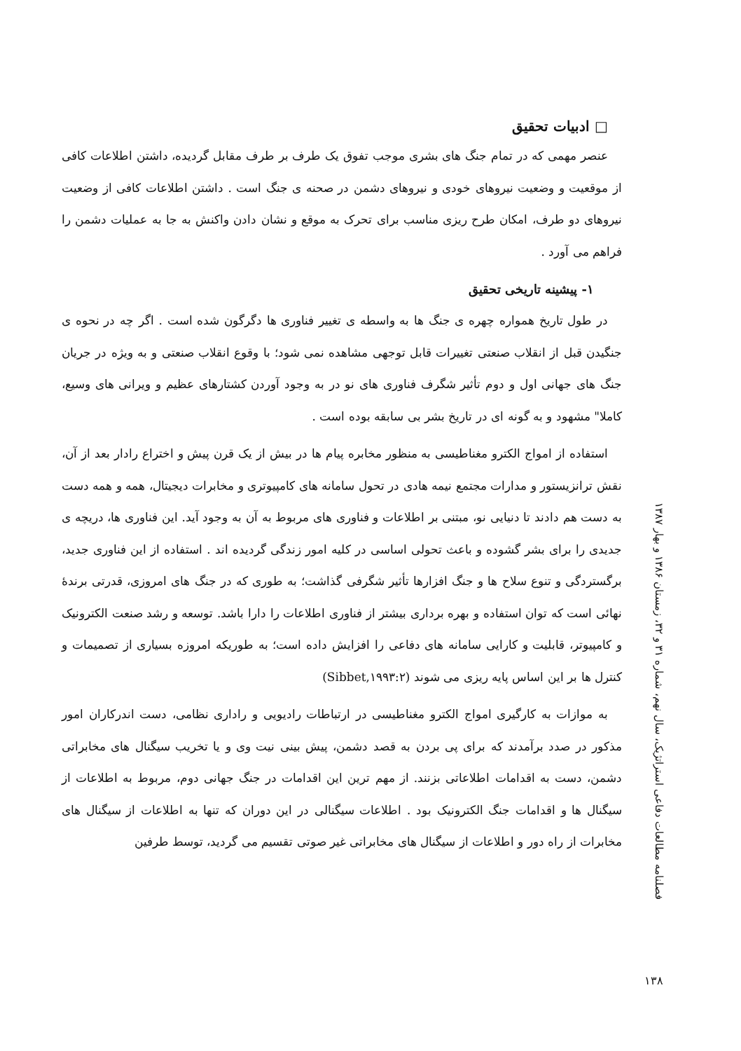□ ادبیات تحقیق
عنصر مهمی که در تمام جنگ های بشری موجب تفوق یک طرف بر طرف مقابل گردیده، داشتن اطلاعات کافی از موقعیت و وضعیت نیروهای خودی و نیروهای دشمن در صحنه ی جنگ است . داشتن اطلاعات کافی از وضعیت نیروهای دو طرف، امکان طرح ریزی مناسب برای تحرک به موقع و نشان دادن واکنش به جا به عملیات دشمن را فراهم می آورد .
۱- پیشینه تاریخی تحقیق
در طول تاریخ همواره چهره ی جنگ ها به واسطه ی تغییر فناوری ها دگرگون شده است . اگر چه در نحوه ی جنگیدن قبل از انقلاب صنعتی تغییرات قابل توجهی مشاهده نمی شود؛ با وقوع انقلاب صنعتی و به ویژه در جریان جنگ های جهانی اول و دوم تأثیر شگرف فناوری های نو در به وجود آوردن کشتارهای عظیم و ویرانی های وسیع، کاملا" مشهود و به گونه ای در تاریخ بشر بی سابقه بوده است .
استفاده از امواج الکترو مغناطیسی به منظور مخابره پیام ها در بیش از یک قرن پیش و اختراع رادار بعد از آن، نقش ترانزیستور و مدارات مجتمع نیمه هادی در تحول سامانه های کامپیوتری و مخابرات دیجیتال، همه و همه دست به دست هم دادند تا دنیایی نو، مبتنی بر اطلاعات و فناوری های مربوط به آن به وجود آید. این فناوری ها، دریچه ی جدیدی را برای بشر گشوده و باعث تحولی اساسی در کلیه امور زندگی گردیده اند . استفاده از این فناوری جدید، برگستردگی و تنوع سلاح ها و جنگ افزارها تأثیر شگرفی گذاشت؛ به طوری که در جنگ های امروزی، قدرتی برندهٔ نهائی است که توان استفاده و بهره برداری بیشتر از فناوری اطلاعات را دارا باشد. توسعه و رشد صنعت الکترونیک و کامپیوتر، قابلیت و کارایی سامانه های دفاعی را افزایش داده است؛ به طوریکه امروزه بسیاری از تصمیمات و کنترل ها بر این اساس پایه ریزی می شوند (Sibbet,۱۹۹۳:۲)
به موازات به کارگیری امواج الکترو مغناطیسی در ارتباطات رادیویی و راداری نظامی، دست اندرکاران امور مذکور در صدد برآمدند که برای پی بردن به قصد دشمن، پیش بینی نیت وی و یا تخریب سیگنال های مخابراتی دشمن، دست به اقدامات اطلاعاتی بزنند. از مهم ترین این اقدامات در جنگ جهانی دوم، مربوط به اطلاعات از سیگنال ها و اقدامات جنگ الکترونیک بود . اطلاعات سیگنالی در این دوران که تنها به اطلاعات از سیگنال های مخابرات از راه دور و اطلاعات از سیگنال های مخابراتی غیر صوتی تقسیم می گردید، توسط طرفین
فصلنامه مطالعات دفاعی استراتژیک، سال نهم، شماره ۳۱ و ۳۲، زمستان ۱۳۸۶ و بهار ۱۳۸۷
۱۳۸